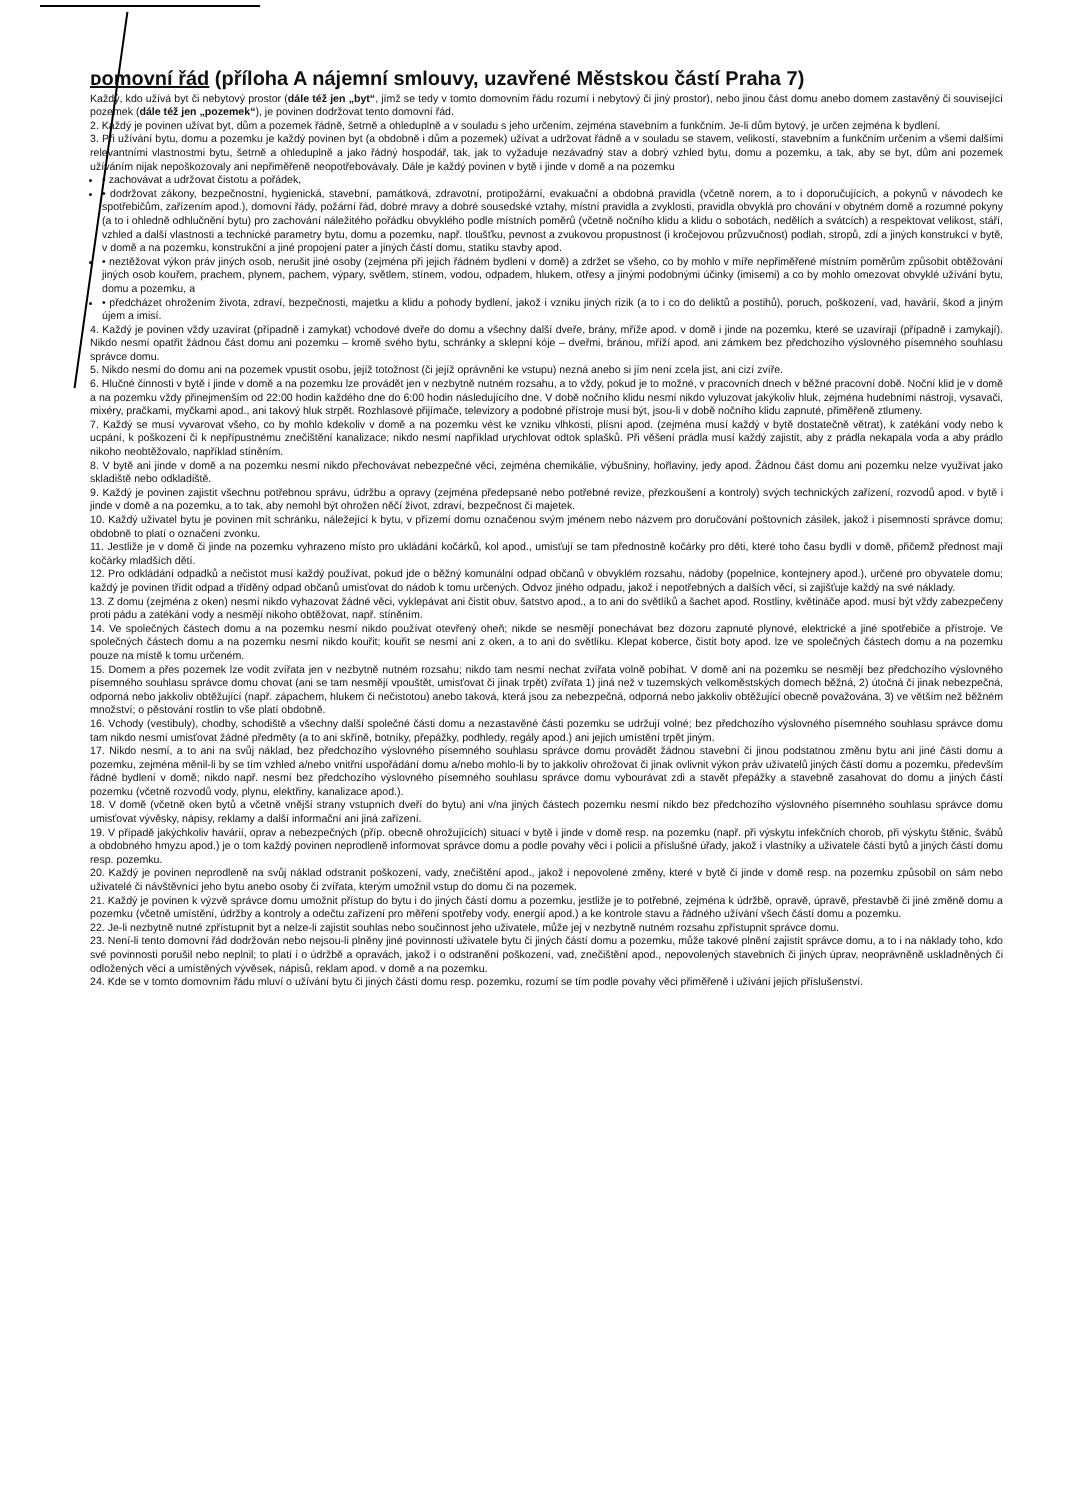ᴅomovní řád (příloha A nájemní smlouvy, uzavřené Městskou částí Praha 7)
Každý, kdo užívá byt či nebytový prostor (dále též jen „byt“, jímž se tedy v tomto domovním řádu rozumí i nebytový či jiný prostor), nebo jinou část domu anebo domem zastavěný či související pozemek (dále též jen „pozemek“), je povinen dodržovat tento domovní řád.
2. Každý je povinen užívat byt, dům a pozemek řádně, šetrně a ohleduplně a v souladu s jeho určením, zejména stavebním a funkčním. Je-li dům bytový, je určen zejména k bydlení.
3. Při užívání bytu, domu a pozemku je každý povinen byt (a obdobně i dům a pozemek) užívat a udržovat řádně a v souladu se stavem, velikostí, stavebním a funkčním určením a všemi dalšími relevantními vlastnostmi bytu, šetrně a ohleduplně a jako řádný hospodář, tak, jak to vyžaduje nezávadný stav a dobrý vzhled bytu, domu a pozemku, a tak, aby se byt, dům ani pozemek užíváním nijak nepoškozovaly ani nepřiměřeně neopotřebovávaly. Dále je každý povinen v bytě i jinde v domě a na pozemku
• zachovávat a udržovat čistotu a pořádek,
• dodržovat zákony, bezpečnostní, hygienická, stavební, památková, zdravotní, protipožární, evakuační a obdobná pravidla (včetně norem, a to i doporučujících, a pokynů v návodech ke spotřebičům, zařízením apod.), domovní řády, požární řád, dobré mravy a dobré sousedské vztahy, místní pravidla a zvyklosti, pravidla obvyklá pro chování v obytném domě a rozumné pokyny (a to i ohledně odhlučnění bytu) pro zachování náležitého pořádku obvyklého podle místních poměrů (včetně nočního klidu a klidu o sobotách, nedělích a svátcích) a respektovat velikost, stáří, vzhled a další vlastnosti a technické parametry bytu, domu a pozemku, např. tloušťku, pevnost a zvukovou propustnost (i kročejovou průzvučnost) podlah, stropů, zdí a jiných konstrukcí v bytě, v domě a na pozemku, konstrukční a jiné propojení pater a jiných částí domu, statiku stavby apod.
• neztěžovat výkon práv jiných osob, nerušit jiné osoby (zejména při jejich řádném bydlení v domě) a zdržet se všeho, co by mohlo v míře nepřiměřené místním poměrům způsobit obtěžování jiných osob kouřem, prachem, plynem, pachem, výpary, světlem, stínem, vodou, odpadem, hlukem, otřesy a jinými podobnými účinky (imisemi) a co by mohlo omezovat obvyklé užívání bytu, domu a pozemku, a
• předcházet ohrožením života, zdraví, bezpečnosti, majetku a klidu a pohody bydlení, jakož i vzniku jiných rizik (a to i co do deliktů a postihů), poruch, poškození, vad, havárií, škod a jiným újem a imisí.
4. Každý je povinen vždy uzavírat (případně i zamykat) vchodové dveře do domu a všechny další dveře, brány, mříže apod. v domě i jinde na pozemku, které se uzavírají (případně i zamykají). Nikdo nesmí opatřit žádnou část domu ani pozemku – kromě svého bytu, schránky a sklepní kóje – dveřmi, bránou, mříží apod. ani zámkem bez předchozího výslovného písemného souhlasu správce domu.
5. Nikdo nesmí do domu ani na pozemek vpustit osobu, jejíž totožnost (či jejíž oprávnění ke vstupu) nezná anebo si jím není zcela jist, ani cizí zvíře.
6. Hlučné činnosti v bytě i jinde v domě a na pozemku lze provádět jen v nezbytně nutném rozsahu, a to vždy, pokud je to možné, v pracovních dnech v běžné pracovní době. Noční klid je v domě a na pozemku vždy přinejmenším od 22:00 hodin každého dne do 6:00 hodin následujícího dne. V době nočního klidu nesmí nikdo vyluzovat jakýkoliv hluk, zejména hudebními nástroji, vysavači, mixéry, pračkami, myčkami apod., ani takový hluk strpět. Rozhlasové přijímače, televizory a podobné přístroje musí být, jsou-li v době nočního klidu zapnuté, přiměřeně ztlumeny.
7. Každý se musí vyvarovat všeho, co by mohlo kdekoliv v domě a na pozemku vést ke vzniku vlhkosti, plísní apod. (zejména musí každý v bytě dostatečně větrat), k zatékání vody nebo k ucpání, k poškození či k nepřípustnému znečištění kanalizace; nikdo nesmí například urychlovat odtok splašků. Při věšení prádla musí každý zajistit, aby z prádla nekapala voda a aby prádlo nikoho neobtěžovalo, například stíněním.
8. V bytě ani jinde v domě a na pozemku nesmí nikdo přechovávat nebezpečné věci, zejména chemikálie, výbušniny, hořlaviny, jedy apod. Žádnou část domu ani pozemku nelze využívat jako skladiště nebo odkladiště.
9. Každý je povinen zajistit všechnu potřebnou správu, údržbu a opravy (zejména předepsané nebo potřebné revize, přezkoušení a kontroly) svých technických zařízení, rozvodů apod. v bytě i jinde v domě a na pozemku, a to tak, aby nemohl být ohrožen něčí život, zdraví, bezpečnost či majetek.
10. Každý uživatel bytu je povinen mít schránku, náležející k bytu, v přízemí domu označenou svým jménem nebo názvem pro doručování poštovních zásilek, jakož i písemností správce domu; obdobně to platí o označení zvonku.
11. Jestliže je v domě či jinde na pozemku vyhrazeno místo pro ukládání kočárků, kol apod., umisťují se tam přednostně kočárky pro děti, které toho času bydlí v domě, přičemž přednost mají kočárky mladších dětí.
12. Pro odkládání odpadků a nečistot musí každý používat, pokud jde o běžný komunální odpad občanů v obvyklém rozsahu, nádoby (popelnice, kontejnery apod.), určené pro obyvatele domu; každý je povinen třídit odpad a tříděný odpad občanů umisťovat do nádob k tomu určených. Odvoz jiného odpadu, jakož i nepotřebných a dalších věcí, si zajišťuje každý na své náklady.
13. Z domu (zejména z oken) nesmí nikdo vyhazovat žádné věci, vyklepávat ani čistit obuv, šatstvo apod., a to ani do světlíků a šachet apod. Rostliny, květináče apod. musí být vždy zabezpečeny proti pádu a zatékání vody a nesmějí nikoho obtěžovat, např. stíněním.
14. Ve společných částech domu a na pozemku nesmí nikdo používat otevřený oheň; nikde se nesmějí ponechávat bez dozoru zapnuté plynové, elektrické a jiné spotřebiče a přístroje. Ve společných částech domu a na pozemku nesmí nikdo kouřit; kouřit se nesmí ani z oken, a to ani do světlíku. Klepat koberce, čistit boty apod. lze ve společných částech domu a na pozemku pouze na místě k tomu určeném.
15. Domem a přes pozemek lze vodit zvířata jen v nezbytně nutném rozsahu; nikdo tam nesmí nechat zvířata volně pobíhat. V domě ani na pozemku se nesmějí bez předchozího výslovného písemného souhlasu správce domu chovat (ani se tam nesmějí vpouštět, umisťovat či jinak trpět) zvířata 1) jiná než v tuzemských velkoměstských domech běžná, 2) útočná či jinak nebezpečná, odporná nebo jakkoliv obtěžující (např. zápachem, hlukem či nečistotou) anebo taková, která jsou za nebezpečná, odporná nebo jakkoliv obtěžující obecně považována, 3) ve větším než běžném množství; o pěstování rostlin to vše platí obdobně.
16. Vchody (vestibuly), chodby, schodiště a všechny další společné části domu a nezastavěné části pozemku se udržují volné; bez předchozího výslovného písemného souhlasu správce domu tam nikdo nesmí umisťovat žádné předměty (a to ani skříně, botníky, přepážky, podhledy, regály apod.) ani jejich umístění trpět jiným.
17. Nikdo nesmí, a to ani na svůj náklad, bez předchozího výslovného písemného souhlasu správce domu provádět žádnou stavební či jinou podstatnou změnu bytu ani jiné části domu a pozemku, zejména měnil-li by se tím vzhled a/nebo vnitřní uspořádání domu a/nebo mohlo-li by to jakkoliv ohrožovat či jinak ovlivnit výkon práv uživatelů jiných částí domu a pozemku, především řádné bydlení v domě; nikdo např. nesmí bez předchozího výslovného písemného souhlasu správce domu vybourávat zdi a stavět přepážky a stavebně zasahovat do domu a jiných částí pozemku (včetně rozvodů vody, plynu, elektřiny, kanalizace apod.).
18. V domě (včetně oken bytů a včetně vnější strany vstupních dveří do bytu) ani v/na jiných částech pozemku nesmí nikdo bez předchozího výslovného písemného souhlasu správce domu umisťovat vývěsky, nápisy, reklamy a další informační ani jiná zařízení.
19. V případě jakýchkoliv havárií, oprav a nebezpečných (příp. obecně ohrožujících) situací v bytě i jinde v domě resp. na pozemku (např. při výskytu infekčních chorob, při výskytu štěnic, švábů a obdobného hmyzu apod.) je o tom každý povinen neprodleně informovat správce domu a podle povahy věci i policii a příslušné úřady, jakož i vlastníky a uživatele částí bytů a jiných částí domu resp. pozemku.
20. Každý je povinen neprodleně na svůj náklad odstranit poškození, vady, znečištění apod., jakož i nepovolené změny, které v bytě či jinde v domě resp. na pozemku způsobil on sám nebo uživatelé či návštěvníci jeho bytu anebo osoby či zvířata, kterým umožnil vstup do domu či na pozemek.
21. Každý je povinen k výzvě správce domu umožnit přístup do bytu i do jiných částí domu a pozemku, jestliže je to potřebné, zejména k údržbě, opravě, úpravě, přestavbě či jiné změně domu a pozemku (včetně umístění, údržby a kontroly a odečtu zařízení pro měření spotřeby vody, energií apod.) a ke kontrole stavu a řádného užívání všech částí domu a pozemku.
22. Je-li nezbytně nutné zpřístupnit byt a nelze-li zajistit souhlas nebo součinnost jeho uživatele, může jej v nezbytně nutném rozsahu zpřístupnit správce domu.
23. Není-li tento domovní řád dodržován nebo nejsou-li plněny jiné povinnosti uživatele bytu či jiných částí domu a pozemku, může takové plnění zajistit správce domu, a to i na náklady toho, kdo své povinnosti porušil nebo neplnil; to platí i o údržbě a opravách, jakož i o odstranění poškození, vad, znečištění apod., nepovolených stavebních či jiných úprav, neoprávněně uskladněných či odložených věcí a umístěných vývěsek, nápisů, reklam apod. v domě a na pozemku.
24. Kde se v tomto domovním řádu mluví o užívání bytu či jiných částí domu resp. pozemku, rozumí se tím podle povahy věci přiměřeně i užívání jejich příslušenství.